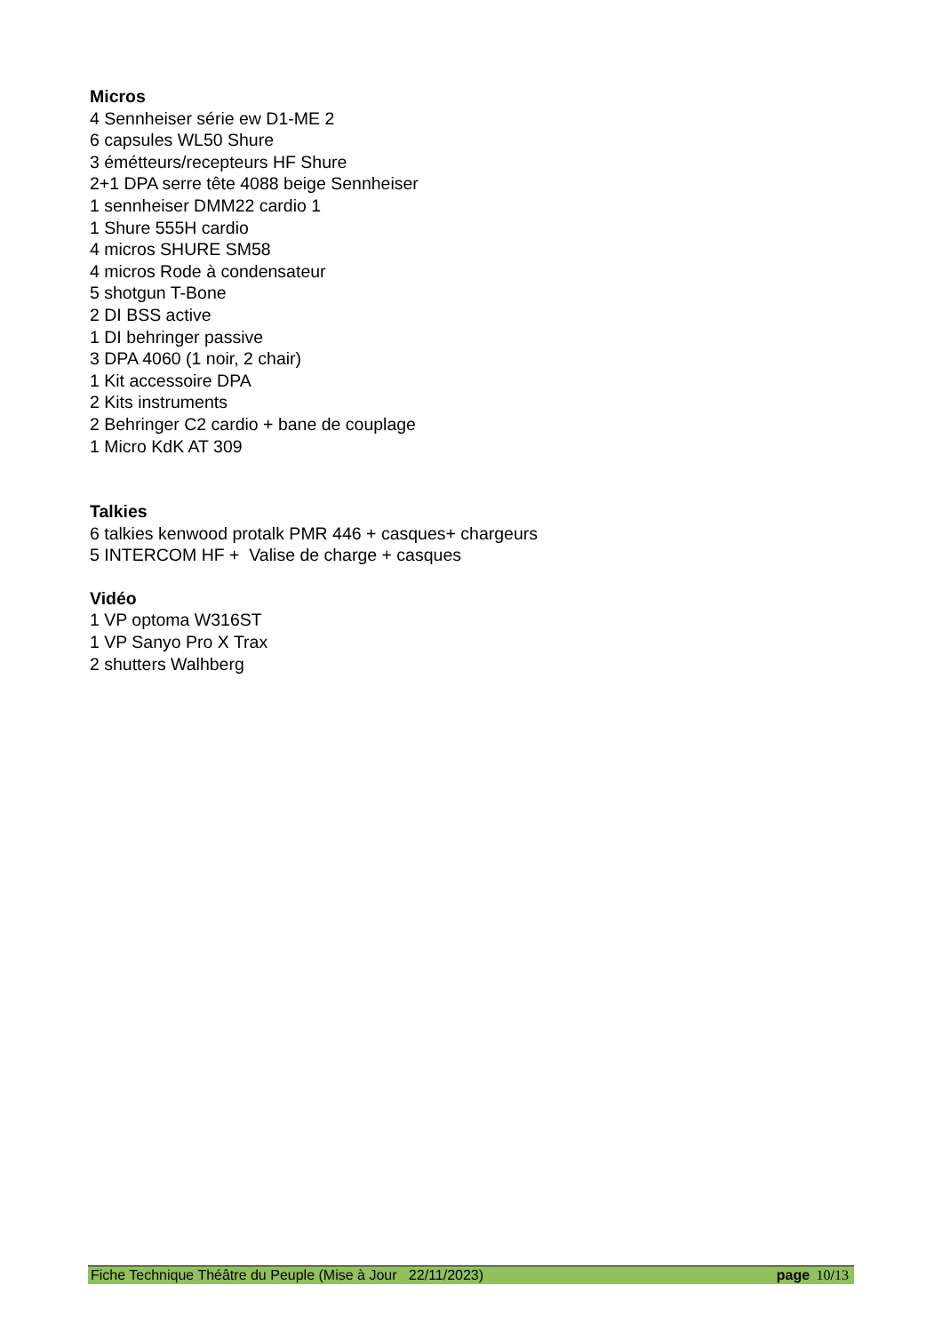Micros
4 Sennheiser série ew D1-ME 2
6 capsules WL50 Shure
3 émétteurs/recepteurs HF Shure
2+1 DPA serre tête 4088 beige Sennheiser
1 sennheiser DMM22 cardio 1
1 Shure 555H cardio
4 micros SHURE SM58
4 micros Rode à condensateur
5 shotgun T-Bone
2 DI BSS active
1 DI behringer passive
3 DPA 4060 (1 noir, 2 chair)
1 Kit accessoire DPA
2 Kits instruments
2 Behringer C2 cardio + bane de couplage
1 Micro KdK AT 309
Talkies
6 talkies kenwood protalk PMR 446 + casques+ chargeurs
5 INTERCOM HF + Valise de charge + casques
Vidéo
1 VP optoma W316ST
1 VP Sanyo Pro X Trax
2 shutters Walhberg
Fiche Technique Théâtre du Peuple (Mise à Jour 22/11/2023) page 10/13